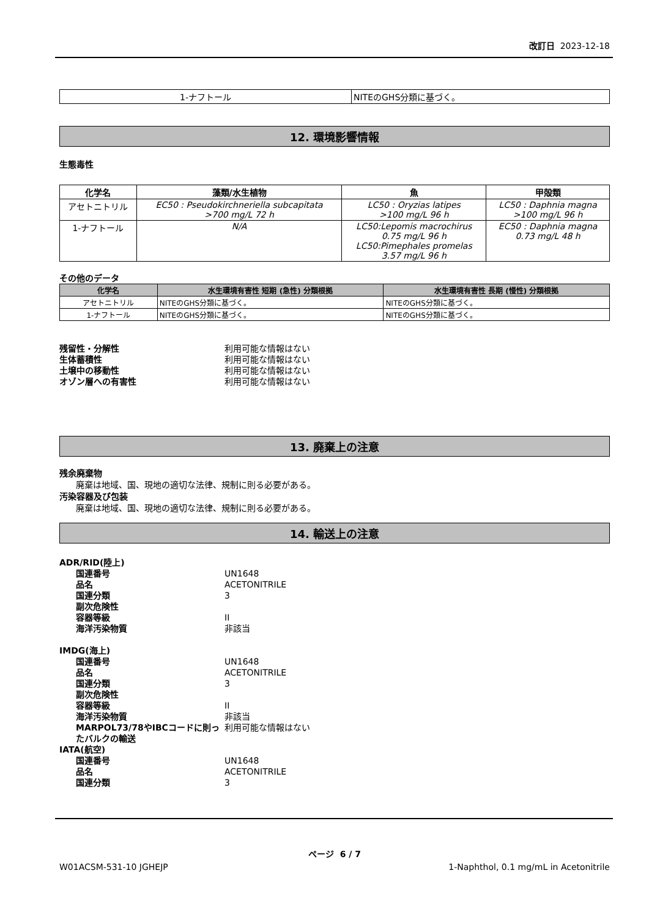改訂日 2023-12-18
| 1-ナフトール | NITEのGHS分類に基づく。 |
12. 環境影響情報
生態毒性
| 化学名 | 藻類/水生植物 | 魚 | 甲殻類 |
| --- | --- | --- | --- |
| アセトニトリル | EC50 : Pseudokirchneriella subcapitata >700 mg/L 72 h | LC50 : Oryzias latipes >100 mg/L 96 h | LC50 : Daphnia magna >100 mg/L 96 h |
| 1-ナフトール | N/A | LC50:Lepomis macrochirus 0.75 mg/L 96 h LC50:Pimephales promelas 3.57 mg/L 96 h | EC50 : Daphnia magna 0.73 mg/L 48 h |
その他のデータ
| 化学名 | 水生環境有害性 短期 (急性) 分類根拠 | 水生環境有害性 長期 (慢性) 分類根拠 |
| --- | --- | --- |
| アセトニトリル | NITEのGHS分類に基づく。 | NITEのGHS分類に基づく。 |
| 1-ナフトール | NITEのGHS分類に基づく。 | NITEのGHS分類に基づく。 |
残留性・分解性 利用可能な情報はない 生体蓄積性 利用可能な情報はない 土壌中の移動性 利用可能な情報はない オゾン層への有害性 利用可能な情報はない
13. 廃棄上の注意
残余廃棄物
廃棄は地域、国、現地の適切な法律、規制に則る必要がある。
汚染容器及び包装
廃棄は地域、国、現地の適切な法律、規制に則る必要がある。
14. 輸送上の注意
ADR/RID(陸上) 国連番号 UN1648 品名 ACETONITRILE 国連分類 3 副次危険性 容器等級 II 海洋汚染物質 非該当 IMDG(海上) 国連番号 UN1648 品名 ACETONITRILE 国連分類 3 副次危険性 容器等級 II 海洋汚染物質 非該当 MARPOL73/78やIBCコードに則ったバルクの輸送 利用可能な情報はない IATA(航空) 国連番号 UN1648 品名 ACETONITRILE 国連分類 3
ページ 6 / 7
W01ACSM-531-10 JGHEJP 1-Naphthol, 0.1 mg/mL in Acetonitrile